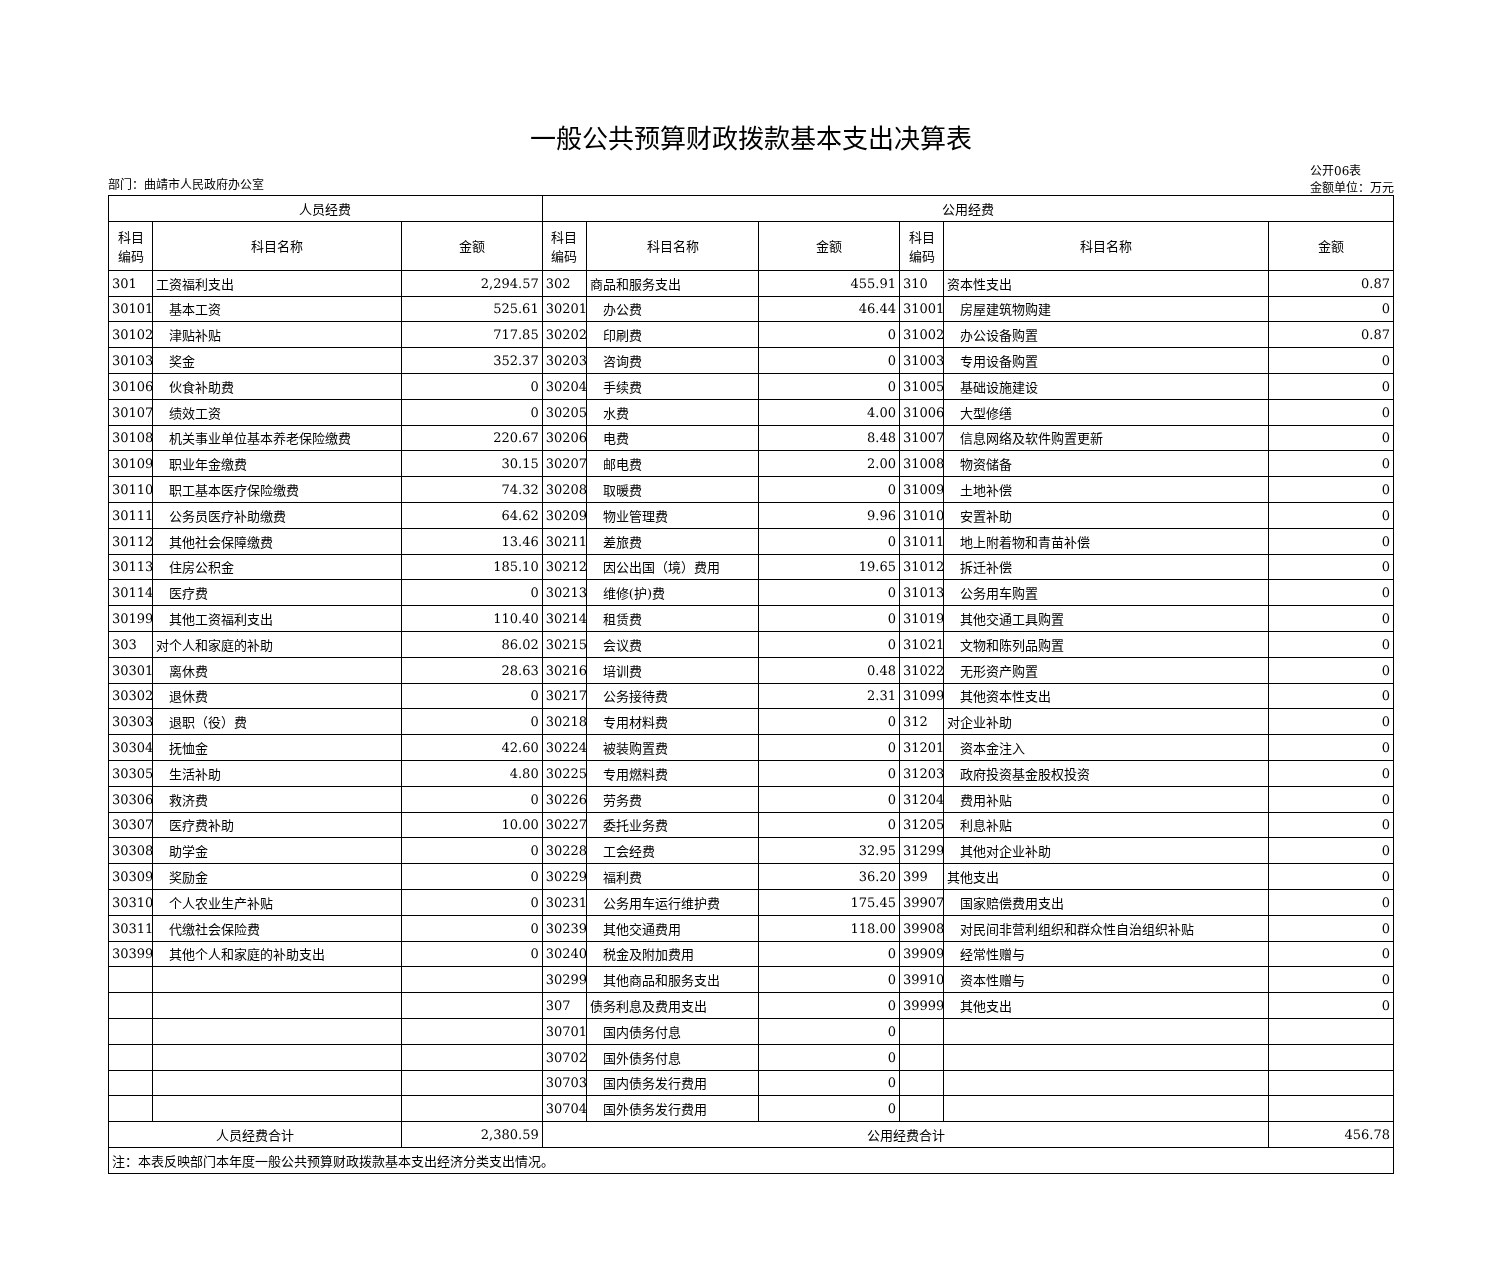一般公共预算财政拨款基本支出决算表
部门：曲靖市人民政府办公室 公开06表
金额单位：万元
| 人员经费 | | | 公用经费 | | | | | |
| --- | --- | --- | --- | --- | --- | --- | --- | --- |
| 科目 编码 | 科目名称 | 金额 | 科目 编码 | 科目名称 | 金额 | 科目 编码 | 科目名称 | 金额 |
| 301 | 工资福利支出 | 2,294.57 | 302 | 商品和服务支出 | 455.91 | 310 | 资本性支出 | 0.87 |
| 30101 | 基本工资 | 525.61 | 30201 | 办公费 | 46.44 | 31001 | 房屋建筑物购建 | 0 |
| 30102 | 津贴补贴 | 717.85 | 30202 | 印刷费 | 0 | 31002 | 办公设备购置 | 0.87 |
| 30103 | 奖金 | 352.37 | 30203 | 咨询费 | 0 | 31003 | 专用设备购置 | 0 |
| 30106 | 伙食补助费 | 0 | 30204 | 手续费 | 0 | 31005 | 基础设施建设 | 0 |
| 30107 | 绩效工资 | 0 | 30205 | 水费 | 4.00 | 31006 | 大型修缮 | 0 |
| 30108 | 机关事业单位基本养老保险缴费 | 220.67 | 30206 | 电费 | 8.48 | 31007 | 信息网络及软件购置更新 | 0 |
| 30109 | 职业年金缴费 | 30.15 | 30207 | 邮电费 | 2.00 | 31008 | 物资储备 | 0 |
| 30110 | 职工基本医疗保险缴费 | 74.32 | 30208 | 取暖费 | 0 | 31009 | 土地补偿 | 0 |
| 30111 | 公务员医疗补助缴费 | 64.62 | 30209 | 物业管理费 | 9.96 | 31010 | 安置补助 | 0 |
| 30112 | 其他社会保障缴费 | 13.46 | 30211 | 差旅费 | 0 | 31011 | 地上附着物和青苗补偿 | 0 |
| 30113 | 住房公积金 | 185.10 | 30212 | 因公出国（境）费用 | 19.65 | 31012 | 拆迁补偿 | 0 |
| 30114 | 医疗费 | 0 | 30213 | 维修(护)费 | 0 | 31013 | 公务用车购置 | 0 |
| 30199 | 其他工资福利支出 | 110.40 | 30214 | 租赁费 | 0 | 31019 | 其他交通工具购置 | 0 |
| 303 | 对个人和家庭的补助 | 86.02 | 30215 | 会议费 | 0 | 31021 | 文物和陈列品购置 | 0 |
| 30301 | 离休费 | 28.63 | 30216 | 培训费 | 0.48 | 31022 | 无形资产购置 | 0 |
| 30302 | 退休费 | 0 | 30217 | 公务接待费 | 2.31 | 31099 | 其他资本性支出 | 0 |
| 30303 | 退职（役）费 | 0 | 30218 | 专用材料费 | 0 | 312 | 对企业补助 | 0 |
| 30304 | 抚恤金 | 42.60 | 30224 | 被装购置费 | 0 | 31201 | 资本金注入 | 0 |
| 30305 | 生活补助 | 4.80 | 30225 | 专用燃料费 | 0 | 31203 | 政府投资基金股权投资 | 0 |
| 30306 | 救济费 | 0 | 30226 | 劳务费 | 0 | 31204 | 费用补贴 | 0 |
| 30307 | 医疗费补助 | 10.00 | 30227 | 委托业务费 | 0 | 31205 | 利息补贴 | 0 |
| 30308 | 助学金 | 0 | 30228 | 工会经费 | 32.95 | 31299 | 其他对企业补助 | 0 |
| 30309 | 奖励金 | 0 | 30229 | 福利费 | 36.20 | 399 | 其他支出 | 0 |
| 30310 | 个人农业生产补贴 | 0 | 30231 | 公务用车运行维护费 | 175.45 | 39907 | 国家赔偿费用支出 | 0 |
| 30311 | 代缴社会保险费 | 0 | 30239 | 其他交通费用 | 118.00 | 39908 | 对民间非营利组织和群众性自治组织补贴 | 0 |
| 30399 | 其他个人和家庭的补助支出 | 0 | 30240 | 税金及附加费用 | 0 | 39909 | 经常性赠与 | 0 |
| | | | 30299 | 其他商品和服务支出 | 0 | 39910 | 资本性赠与 | 0 |
| | | | 307 | 债务利息及费用支出 | 0 | 39999 | 其他支出 | 0 |
| | | | 30701 | 国内债务付息 | 0 | | | |
| | | | 30702 | 国外债务付息 | 0 | | | |
| | | | 30703 | 国内债务发行费用 | 0 | | | |
| | | | 30704 | 国外债务发行费用 | 0 | | | |
| 人员经费合计 | | 2,380.59 | 公用经费合计 | | | | | 456.78 |
| 注：本表反映部门本年度一般公共预算财政拨款基本支出经济分类支出情况。 | | | | | | | | |